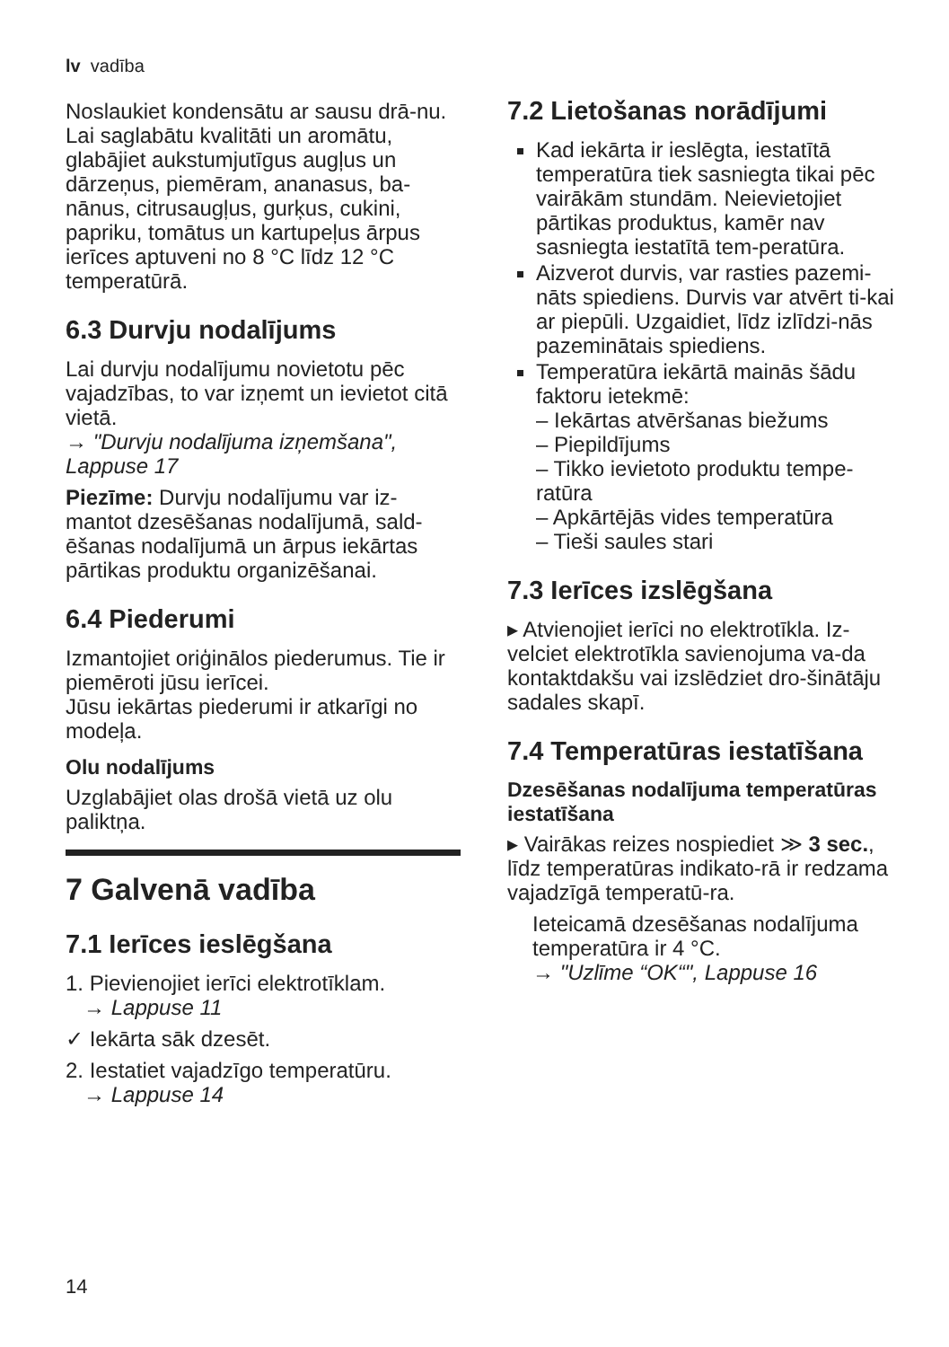lv vadība
Noslaukiet kondensātu ar sausu drā-nu.
Lai saglabātu kvalitāti un aromātu, glabājiet aukstumjutīgus augļus un dārzeņus, piemēram, ananasus, ba-nānus, citrusaugļus, gurķus, cukini, papriku, tomātus un kartupeļus ārpus ierīces aptuveni no 8 °C līdz 12 °C temperatūrā.
6.3 Durvju nodalījums
Lai durvju nodalījumu novietotu pēc vajadzības, to var izņemt un ievietot citā vietā.
→ "Durvju nodalījuma izņemšana", Lappuse 17
Piezīme: Durvju nodalījumu var iz-mantot dzesēšanas nodalījumā, sald-ēšanas nodalījumā un ārpus iekārtas pārtikas produktu organizēšanai.
6.4 Piederumi
Izmantojiet oriģinālos piederumus. Tie ir piemēroti jūsu ierīcei.
Jūsu iekārtas piederumi ir atkarīgi no modeļa.
Olu nodalījums
Uzglabājiet olas drošā vietā uz olu paliktņa.
7 Galvenā vadība
7.1 Ierīces ieslēgšana
1. Pievienojiet ierīci elektrotīklam.
→ Lappuse 11
✓ Iekārta sāk dzesēt.
2. Iestatiet vajadzīgo temperatūru.
→ Lappuse 14
7.2 Lietošanas norādījumi
Kad iekārta ir ieslēgta, iestatītā temperatūra tiek sasniegta tikai pēc vairākām stundām. Neievietojiet pārtikas produktus, kamēr nav sasniegta iestatītā tem-peratūra.
Aizverot durvis, var rasties pazemi-nāts spiediens. Durvis var atvērt ti-kai ar piepūli. Uzgaidiet, līdz izlīdzi-nās pazeminātais spiediens.
Temperatūra iekārtā mainās šādu faktoru ietekmē:
– Iekārtas atvēršanas biežums
– Piepildījums
– Tikko ievietoto produktu tempe-ratūra
– Apkārtējās vides temperatūra
– Tieši saules stari
7.3 Ierīces izslēgšana
▸ Atvienojiet ierīci no elektrotīkla. Iz-velciet elektrotīkla savienojuma va-da kontaktdakšu vai izslēdziet dro-šinātāju sadales skapī.
7.4 Temperatūras iestatīšana
Dzesēšanas nodalījuma temperatūras iestatīšana
▸ Vairākas reizes nospiediet ≫ 3 sec., līdz temperatūras indikato-rā ir redzama vajadzīgā temperatū-ra.
Ieteicamā dzesēšanas nodalījuma temperatūra ir 4 °C.
→ "Uzlīme “OK“", Lappuse 16
14